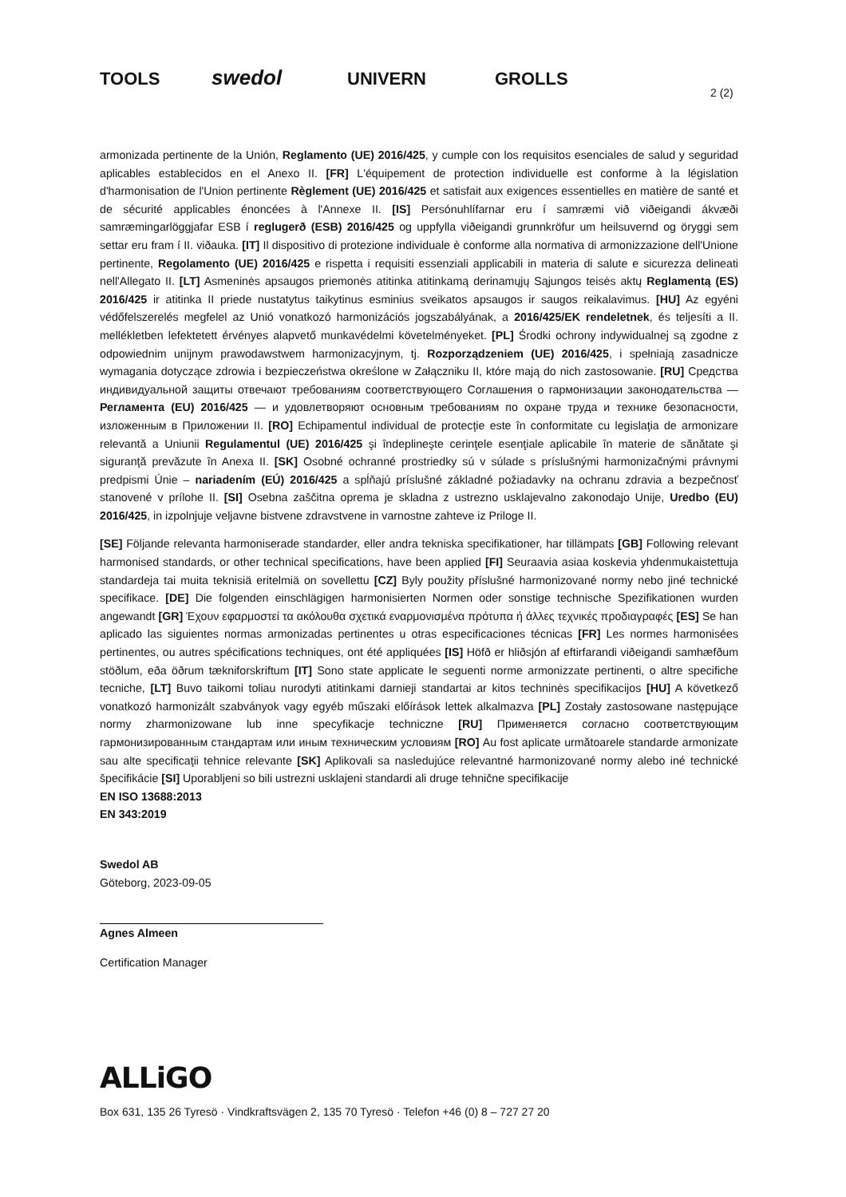TOOLS swedol UNIVERN GROLLS
2 (2)
armonizada pertinente de la Unión, Reglamento (UE) 2016/425, y cumple con los requisitos esenciales de salud y seguridad aplicables establecidos en el Anexo II. [FR] L'équipement de protection individuelle est conforme à la législation d'harmonisation de l'Union pertinente Règlement (UE) 2016/425 et satisfait aux exigences essentielles en matière de santé et de sécurité applicables énoncées à l'Annexe II. [IS] Persónuhlífarnar eru í samræmi við viðeigandi ákvæði samræmingarlöggjafar ESB í reglugerð (ESB) 2016/425 og uppfylla viðeigandi grunnkröfur um heilsuvernd og öryggi sem settar eru fram í II. viðauka. [IT] Il dispositivo di protezione individuale è conforme alla normativa di armonizzazione dell'Unione pertinente, Regolamento (UE) 2016/425 e rispetta i requisiti essenziali applicabili in materia di salute e sicurezza delineati nell'Allegato II. [LT] Asmeninės apsaugos priemonės atitinka atitinkamą derinamųjų Sąjungos teisės aktų Reglamentą (ES) 2016/425 ir atitinka II priede nustatytus taikytinus esminius sveikatos apsaugos ir saugos reikalavimus. [HU] Az egyéni védőfelszerelés megfelel az Unió vonatkozó harmonizációs jogszabályának, a 2016/425/EK rendeletnek, és teljesíti a II. mellékletben lefektetett érvényes alapvető munkavédelmi követelményeket. [PL] Środki ochrony indywidualnej są zgodne z odpowiednim unijnym prawodawstwem harmonizacyjnym, tj. Rozporządzeniem (UE) 2016/425, i spełniają zasadnicze wymagania dotyczące zdrowia i bezpieczeństwa określone w Załączniku II, które mają do nich zastosowanie. [RU] Средства индивидуальной защиты отвечают требованиям соответствующего Соглашения о гармонизации законодательства — Регламента (EU) 2016/425 — и удовлетворяют основным требованиям по охране труда и технике безопасности, изложенным в Приложении II. [RO] Echipamentul individual de protecţie este în conformitate cu legislaţia de armonizare relevantă a Uniunii Regulamentul (UE) 2016/425 şi îndeplineşte cerinţele esenţiale aplicabile în materie de sănătate şi siguranţă prevăzute în Anexa II. [SK] Osobné ochranné prostriedky sú v súlade s príslušnými harmonizačnými právnymi predpismi Únie – nariadením (EÚ) 2016/425 a spĺňajú príslušné základné požiadavky na ochranu zdravia a bezpečnosť stanovené v prílohe II. [SI] Osebna zaščitna oprema je skladna z ustrezno usklajevalno zakonodajo Unije, Uredbo (EU) 2016/425, in izpolnjuje veljavne bistvene zdravstvene in varnostne zahteve iz Priloge II.
[SE] Följande relevanta harmoniserade standarder, eller andra tekniska specifikationer, har tillämpats [GB] Following relevant harmonised standards, or other technical specifications, have been applied [FI] Seuraavia asiaa koskevia yhdenmukaistettuja standardeja tai muita teknisiä eritelmiä on sovellettu [CZ] Byly použity příslušné harmonizované normy nebo jiné technické specifikace. [DE] Die folgenden einschlägigen harmonisierten Normen oder sonstige technische Spezifikationen wurden angewandt [GR] Έχουν εφαρμοστεί τα ακόλουθα σχετικά εναρμονισμένα πρότυπα ή άλλες τεχνικές προδιαγραφές [ES] Se han aplicado las siguientes normas armonizadas pertinentes u otras especificaciones técnicas [FR] Les normes harmonisées pertinentes, ou autres spécifications techniques, ont été appliquées [IS] Höfð er hliðsjón af eftirfarandi viðeigandi samhæfðum stöðlum, eða öðrum tækniforskriftum [IT] Sono state applicate le seguenti norme armonizzate pertinenti, o altre specifiche tecniche, [LT] Buvo taikomi toliau nurodyti atitinkami darnieji standartai ar kitos techninės specifikacijos [HU] A következő vonatkozó harmonizált szabványok vagy egyéb műszaki előírások lettek alkalmazva [PL] Zostały zastosowane następujące normy zharmonizowane lub inne specyfikacje techniczne [RU] Применяется согласно соответствующим гармонизированным стандартам или иным техническим условиям [RO] Au fost aplicate următoarele standarde armonizate sau alte specificaţii tehnice relevante [SK] Aplikovali sa nasledujúce relevantné harmonizované normy alebo iné technické špecifikácie [SI] Uporabljeni so bili ustrezni usklajeni standardi ali druge tehnične specifikacije
EN ISO 13688:2013
EN 343:2019
Swedol AB
Göteborg, 2023-09-05
Agnes Almeen
Certification Manager
ALLiGO
Box 631, 135 26 Tyresö · Vindkraftsvägen 2, 135 70 Tyresö · Telefon +46 (0) 8 – 727 27 20